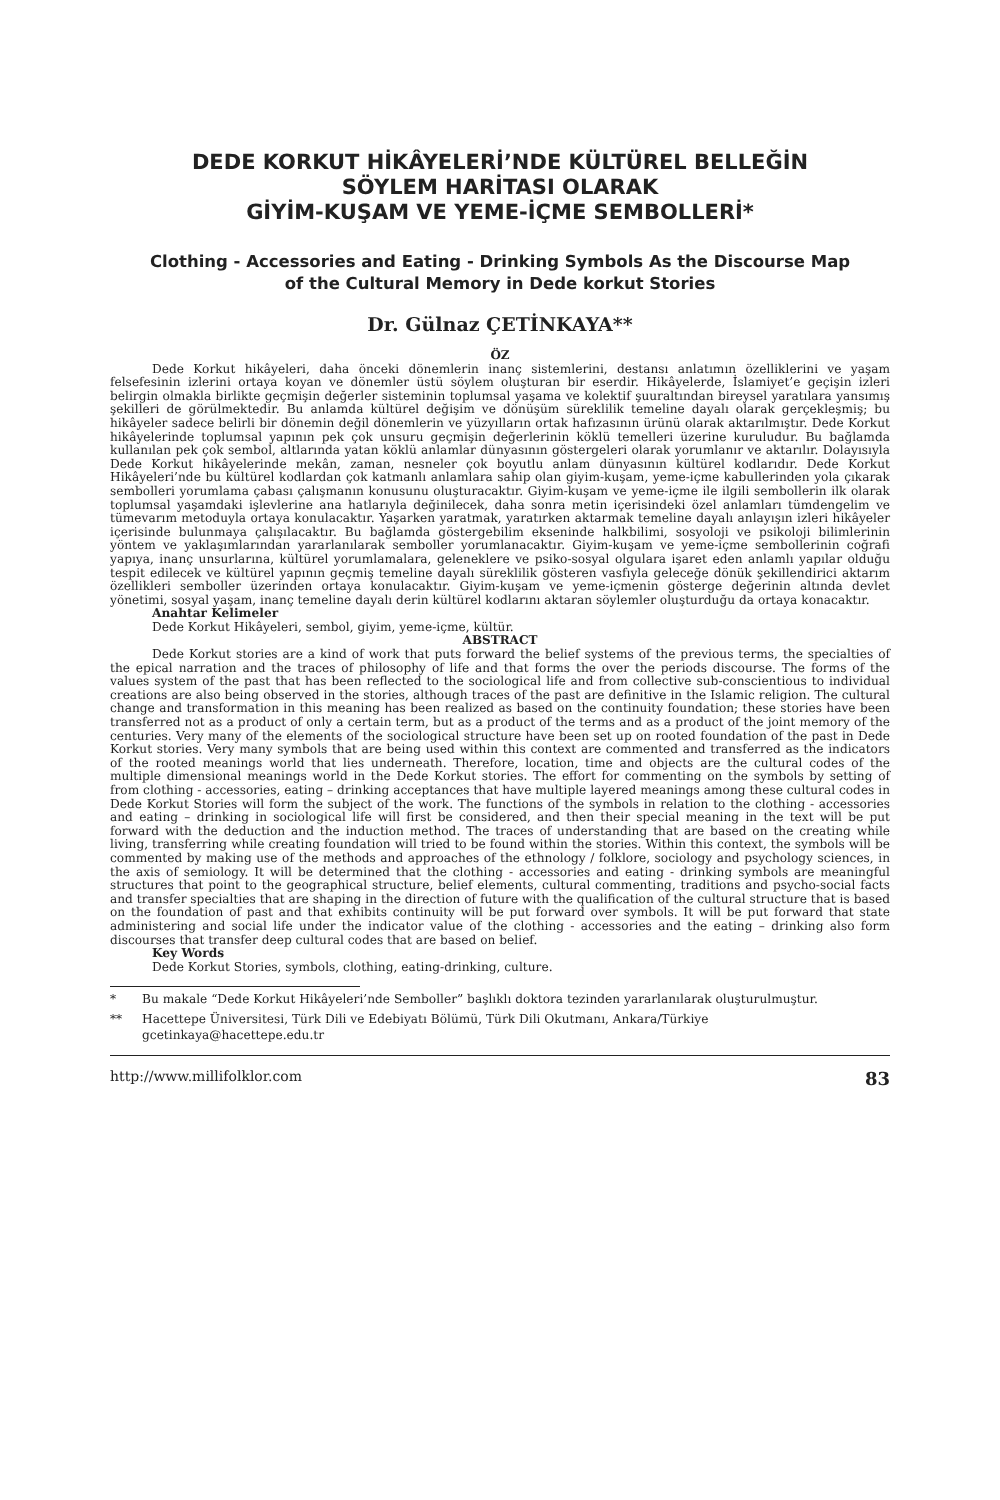DEDE KORKUT HİKÂYELERİ’NDE KÜLTÜREL BELLEĞİN
SÖYLEM HARİTASI OLARAK
GİYİM-KUŞAM VE YEME-İÇME SEMBOLLERİ*
Clothing - Accessories and Eating - Drinking Symbols As the Discourse Map
of the Cultural Memory in Dede korkut Stories
Dr. Gülnaz ÇETİNKAYA**
ÖZ
Dede Korkut hikâyeleri, daha önceki dönemlerin inanç sistemlerini, destansı anlatımın özelliklerini ve yaşam felsefesinin izlerini ortaya koyan ve dönemler üstü söylem oluşturan bir eserdir. Hikâyelerde, İslamiyet’e geçişin izleri belirgin olmakla birlikte geçmişin değerler sisteminin toplumsal yaşama ve kolektif şuuraltından bireysel yaratılara yansımış şekilleri de görülmektedir. Bu anlamda kültürel değişim ve dönüşüm süreklilik temeline dayalı olarak gerçekleşmiş; bu hikâyeler sadece belirli bir dönemin değil dönemlerin ve yüzyılların ortak hafızasının ürünü olarak aktarılmıştır. Dede Korkut hikâyelerinde toplumsal yapının pek çok unsuru geçmişin değerlerinin köklü temelleri üzerine kuruludur. Bu bağlamda kullanılan pek çok sembol, altlarında yatan köklü anlamlar dünyasının göstergeleri olarak yorumlanır ve aktarılır. Dolayısıyla Dede Korkut hikâyelerinde mekân, zaman, nesneler çok boyutlu anlam dünyasının kültürel kodlarıdır. Dede Korkut Hikâyeleri’nde bu kültürel kodlardan çok katmanlı anlamlara sahip olan giyim-kuşam, yeme-içme kabullerinden yola çıkarak sembolleri yorumlama çabası çalışmanın konusunu oluşturacaktır. Giyim-kuşam ve yeme-içme ile ilgili sembollerin ilk olarak toplumsal yaşamdaki işlevlerine ana hatlarıyla değinilecek, daha sonra metin içerisindeki özel anlamları tümdengelim ve tümevarım metoduyla ortaya konulacaktır. Yaşarken yaratmak, yaratırken aktarmak temeline dayalı anlayışın izleri hikâyeler içerisinde bulunmaya çalışılacaktır. Bu bağlamda göstergebilim ekseninde halkbilimi, sosyoloji ve psikoloji bilimlerinin yöntem ve yaklaşımlarından yararlanılarak semboller yorumlanacaktır. Giyim-kuşam ve yeme-içme sembollerinin coğrafi yapıya, inanç unsurlarına, kültürel yorumlamalara, geleneklere ve psiko-sosyal olgulara işaret eden anlamlı yapılar olduğu tespit edilecek ve kültürel yapının geçmiş temeline dayalı süreklilik gösteren vasfıyla geleceğe dönük şekillendirici aktarım özellikleri semboller üzerinden ortaya konulacaktır. Giyim-kuşam ve yeme-içmenin gösterge değerinin altında devlet yönetimi, sosyal yaşam, inanç temeline dayalı derin kültürel kodlarını aktaran söylemler oluşturduğu da ortaya konacaktır.
Anahtar Kelimeler
Dede Korkut Hikâyeleri, sembol, giyim, yeme-içme, kültür.
ABSTRACT
Dede Korkut stories are a kind of work that puts forward the belief systems of the previous terms, the specialties of the epical narration and the traces of philosophy of life and that forms the over the periods discourse. The forms of the values system of the past that has been reflected to the sociological life and from collective sub-conscientious to individual creations are also being observed in the stories, although traces of the past are definitive in the Islamic religion. The cultural change and transformation in this meaning has been realized as based on the continuity foundation; these stories have been transferred not as a product of only a certain term, but as a product of the terms and as a product of the joint memory of the centuries. Very many of the elements of the sociological structure have been set up on rooted foundation of the past in Dede Korkut stories. Very many symbols that are being used within this context are commented and transferred as the indicators of the rooted meanings world that lies underneath. Therefore, location, time and objects are the cultural codes of the multiple dimensional meanings world in the Dede Korkut stories. The effort for commenting on the symbols by setting of from clothing - accessories, eating – drinking acceptances that have multiple layered meanings among these cultural codes in Dede Korkut Stories will form the subject of the work. The functions of the symbols in relation to the clothing - accessories and eating – drinking in sociological life will first be considered, and then their special meaning in the text will be put forward with the deduction and the induction method. The traces of understanding that are based on the creating while living, transferring while creating foundation will tried to be found within the stories. Within this context, the symbols will be commented by making use of the methods and approaches of the ethnology / folklore, sociology and psychology sciences, in the axis of semiology. It will be determined that the clothing - accessories and eating - drinking symbols are meaningful structures that point to the geographical structure, belief elements, cultural commenting, traditions and psycho-social facts and transfer specialties that are shaping in the direction of future with the qualification of the cultural structure that is based on the foundation of past and that exhibits continuity will be put forward over symbols. It will be put forward that state administering and social life under the indicator value of the clothing - accessories and the eating – drinking also form discourses that transfer deep cultural codes that are based on belief.
Key Words
Dede Korkut Stories, symbols, clothing, eating-drinking, culture.
* Bu makale “Dede Korkut Hikâyeleri’nde Semboller” başlıklı doktora tezinden yararlanılarak oluşturulmuştur.
** Hacettepe Üniversitesi, Türk Dili ve Edebiyatı Bölümü, Türk Dili Okutmanı, Ankara/Türkiye
gcetinkaya@hacettepe.edu.tr
http://www.millifolklor.com 83